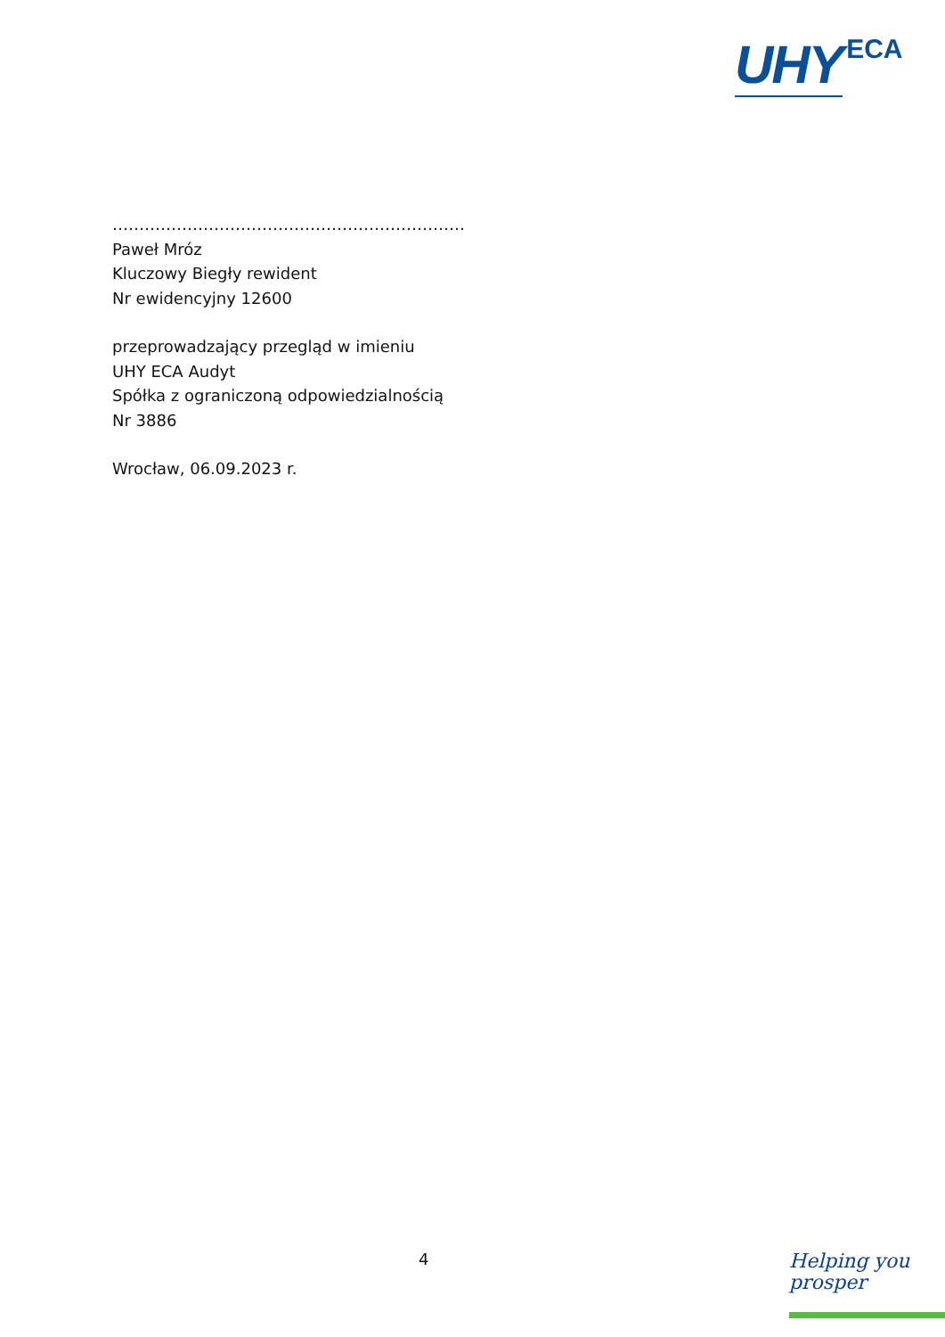UHY ECA
…………………………………………………………
Paweł Mróz
Kluczowy Biegły rewident
Nr ewidencyjny 12600
przeprowadzający przegląd w imieniu
UHY ECA Audyt
Spółka z ograniczoną odpowiedzialnością
Nr 3886
Wrocław, 06.09.2023 r.
4
Helping you
prosper